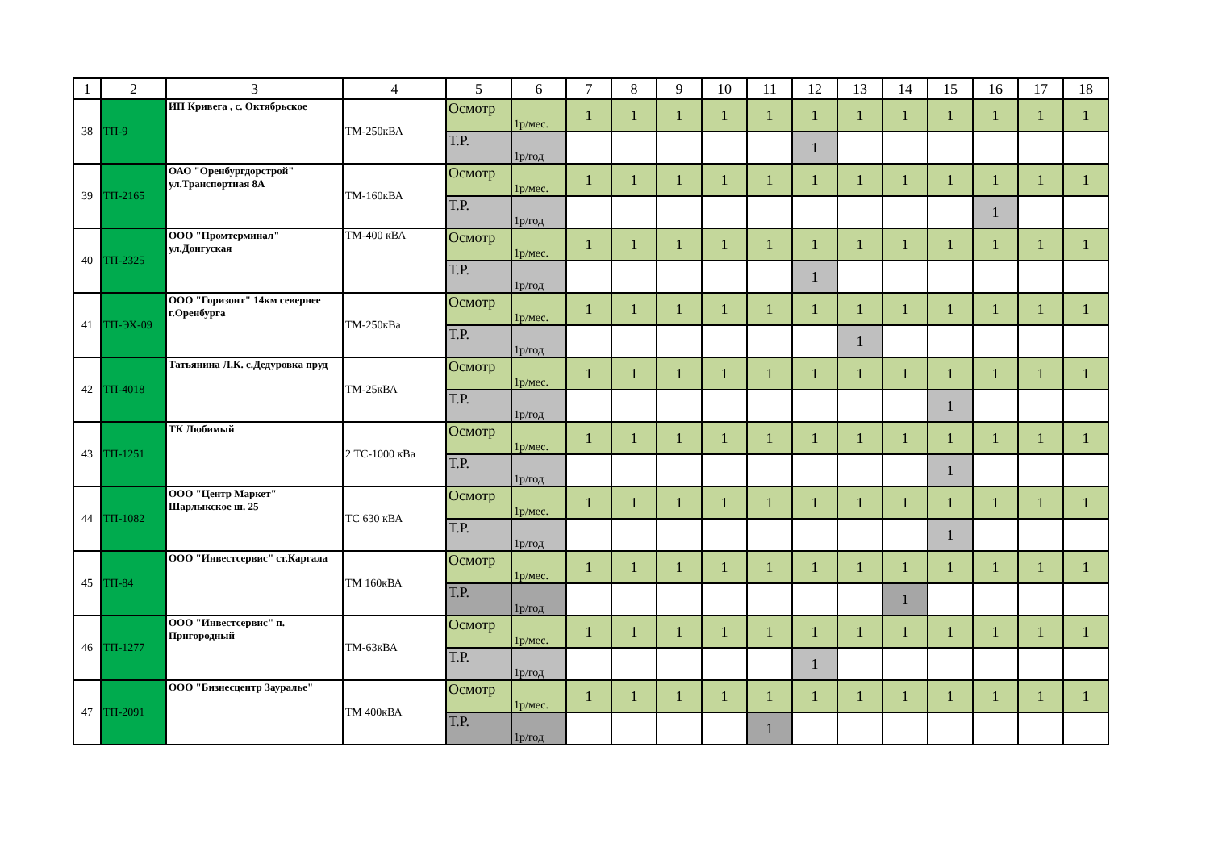| 1 | 2 | 3 | 4 | 5 | 6 | 7 | 8 | 9 | 10 | 11 | 12 | 13 | 14 | 15 | 16 | 17 | 18 |
| --- | --- | --- | --- | --- | --- | --- | --- | --- | --- | --- | --- | --- | --- | --- | --- | --- | --- |
| 38 | ТП-9 | ИП Кривега , с. Октябрьское | ТМ-250кВА | Осмотр | 1р/мес. | 1 | 1 | 1 | 1 | 1 | 1 | 1 | 1 | 1 | 1 | 1 | 1 |
| | | | | Т.Р. | 1р/год | | | | | | 1 | | | | | | |
| 39 | ТП-2165 | ОАО "Оренбургдорстрой" ул.Транспортная 8А | ТМ-160кВА | Осмотр | 1р/мес. | 1 | 1 | 1 | 1 | 1 | 1 | 1 | 1 | 1 | 1 | 1 | 1 |
| | | | | Т.Р. | 1р/год | | | | | | | | | | 1 | | |
| 40 | ТП-2325 | ООО "Промтерминал" ул.Донгуская | ТМ-400 кВА | Осмотр | 1р/мес. | 1 | 1 | 1 | 1 | 1 | 1 | 1 | 1 | 1 | 1 | 1 | 1 |
| | | | | Т.Р. | 1р/год | | | | | | 1 | | | | | | |
| 41 | ТП-ЭХ-09 | ООО "Горизонт" 14км севернее г.Оренбурга | ТМ-250кВа | Осмотр | 1р/мес. | 1 | 1 | 1 | 1 | 1 | 1 | 1 | 1 | 1 | 1 | 1 | 1 |
| | | | | Т.Р. | 1р/год | | | | | | | 1 | | | | | |
| 42 | ТП-4018 | Татьянина Л.К. с.Дедуровка пруд | ТМ-25кВА | Осмотр | 1р/мес. | 1 | 1 | 1 | 1 | 1 | 1 | 1 | 1 | 1 | 1 | 1 | 1 |
| | | | | Т.Р. | 1р/год | | | | | | | | | 1 | | | |
| 43 | ТП-1251 | ТК Любимый | 2 ТС-1000 кВа | Осмотр | 1р/мес. | 1 | 1 | 1 | 1 | 1 | 1 | 1 | 1 | 1 | 1 | 1 | 1 |
| | | | | Т.Р. | 1р/год | | | | | | | | | 1 | | | |
| 44 | ТП-1082 | ООО "Центр Маркет" Шарлыкское ш. 25 | ТС 630 кВА | Осмотр | 1р/мес. | 1 | 1 | 1 | 1 | 1 | 1 | 1 | 1 | 1 | 1 | 1 | 1 |
| | | | | Т.Р. | 1р/год | | | | | | | | | 1 | | | |
| 45 | ТП-84 | ООО "Инвестсервис" ст.Каргала | ТМ 160кВА | Осмотр | 1р/мес. | 1 | 1 | 1 | 1 | 1 | 1 | 1 | 1 | 1 | 1 | 1 | 1 |
| | | | | Т.Р. | 1р/год | | | | | | | | 1 | | | | |
| 46 | ТП-1277 | ООО "Инвестсервис" п. Пригородный | ТМ-63кВА | Осмотр | 1р/мес. | 1 | 1 | 1 | 1 | 1 | 1 | 1 | 1 | 1 | 1 | 1 | 1 |
| | | | | Т.Р. | 1р/год | | | | | | 1 | | | | | | |
| 47 | ТП-2091 | ООО "Бизнесцентр Зауралье" | ТМ 400кВА | Осмотр | 1р/мес. | 1 | 1 | 1 | 1 | 1 | 1 | 1 | 1 | 1 | 1 | 1 | 1 |
| | | | | Т.Р. | 1р/год | | | | | 1 | | | | | | | |